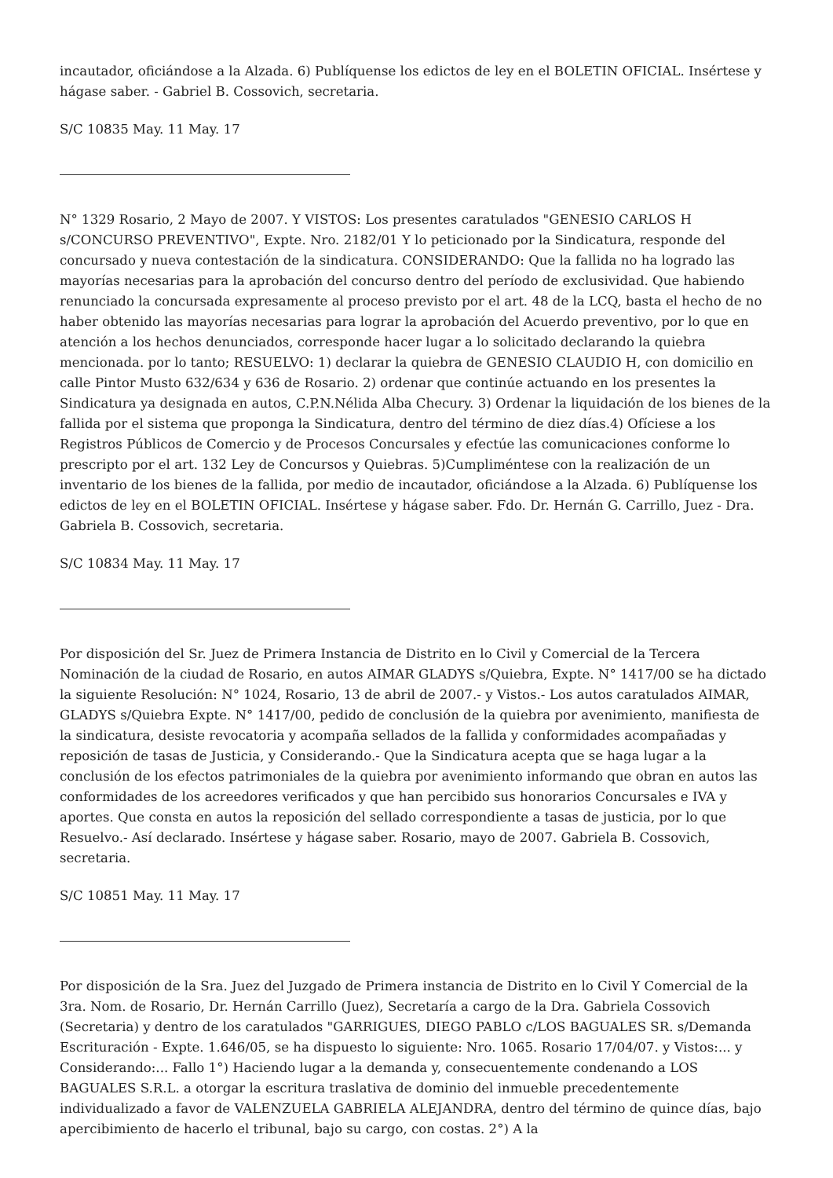incautador, oficiándose a la Alzada. 6) Publíquense los edictos de ley en el BOLETIN OFICIAL. Insértese y hágase saber. - Gabriel B. Cossovich, secretaria.
S/C 10835 May. 11 May. 17
N° 1329 Rosario, 2 Mayo de 2007. Y VISTOS: Los presentes caratulados "GENESIO CARLOS H s/CONCURSO PREVENTIVO", Expte. Nro. 2182/01 Y lo peticionado por la Sindicatura, responde del concursado y nueva contestación de la sindicatura. CONSIDERANDO: Que la fallida no ha logrado las mayorías necesarias para la aprobación del concurso dentro del período de exclusividad. Que habiendo renunciado la concursada expresamente al proceso previsto por el art. 48 de la LCQ, basta el hecho de no haber obtenido las mayorías necesarias para lograr la aprobación del Acuerdo preventivo, por lo que en atención a los hechos denunciados, corresponde hacer lugar a lo solicitado declarando la quiebra mencionada. por lo tanto; RESUELVO: 1) declarar la quiebra de GENESIO CLAUDIO H, con domicilio en calle Pintor Musto 632/634 y 636 de Rosario. 2) ordenar que continúe actuando en los presentes la Sindicatura ya designada en autos, C.P.N.Nélida Alba Checury. 3) Ordenar la liquidación de los bienes de la fallida por el sistema que proponga la Sindicatura, dentro del término de diez días.4) Ofíciese a los Registros Públicos de Comercio y de Procesos Concursales y efectúe las comunicaciones conforme lo prescripto por el art. 132 Ley de Concursos y Quiebras. 5)Cumpliméntese con la realización de un inventario de los bienes de la fallida, por medio de incautador, oficiándose a la Alzada. 6) Publíquense los edictos de ley en el BOLETIN OFICIAL. Insértese y hágase saber. Fdo. Dr. Hernán G. Carrillo, Juez - Dra. Gabriela B. Cossovich, secretaria.
S/C 10834 May. 11 May. 17
Por disposición del Sr. Juez de Primera Instancia de Distrito en lo Civil y Comercial de la Tercera Nominación de la ciudad de Rosario, en autos AIMAR GLADYS s/Quiebra, Expte. N° 1417/00 se ha dictado la siguiente Resolución: N° 1024, Rosario, 13 de abril de 2007.- y Vistos.- Los autos caratulados AIMAR, GLADYS s/Quiebra Expte. N° 1417/00, pedido de conclusión de la quiebra por avenimiento, manifiesta de la sindicatura, desiste revocatoria y acompaña sellados de la fallida y conformidades acompañadas y reposición de tasas de Justicia, y Considerando.- Que la Sindicatura acepta que se haga lugar a la conclusión de los efectos patrimoniales de la quiebra por avenimiento informando que obran en autos las conformidades de los acreedores verificados y que han percibido sus honorarios Concursales e IVA y aportes. Que consta en autos la reposición del sellado correspondiente a tasas de justicia, por lo que Resuelvo.- Así declarado. Insértese y hágase saber. Rosario, mayo de 2007. Gabriela B. Cossovich, secretaria.
S/C 10851 May. 11 May. 17
Por disposición de la Sra. Juez del Juzgado de Primera instancia de Distrito en lo Civil Y Comercial de la 3ra. Nom. de Rosario, Dr. Hernán Carrillo (Juez), Secretaría a cargo de la Dra. Gabriela Cossovich (Secretaria) y dentro de los caratulados "GARRIGUES, DIEGO PABLO c/LOS BAGUALES SR. s/Demanda Escrituración - Expte. 1.646/05, se ha dispuesto lo siguiente: Nro. 1065. Rosario 17/04/07. y Vistos:... y Considerando:... Fallo 1°) Haciendo lugar a la demanda y, consecuentemente condenando a LOS BAGUALES S.R.L. a otorgar la escritura traslativa de dominio del inmueble precedentemente individualizado a favor de VALENZUELA GABRIELA ALEJANDRA, dentro del término de quince días, bajo apercibimiento de hacerlo el tribunal, bajo su cargo, con costas. 2°) A la